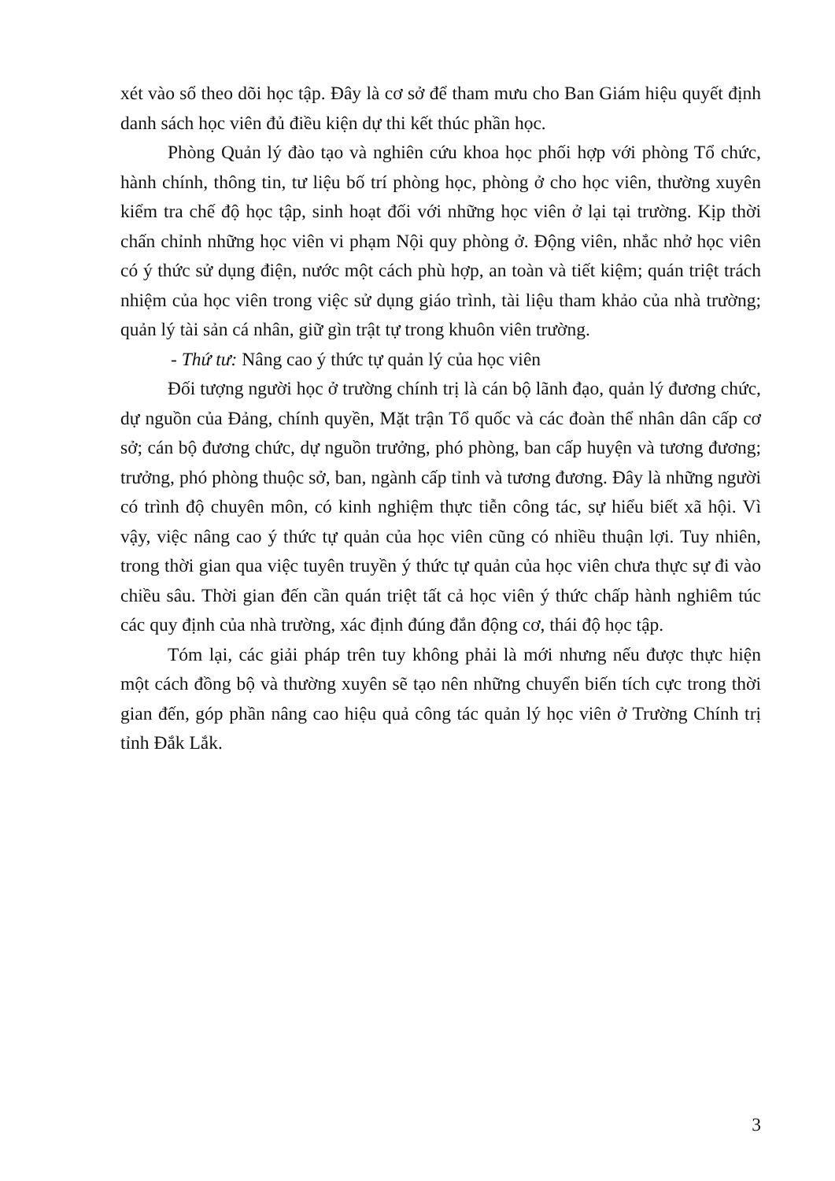xét vào sổ theo dõi học tập. Đây là cơ sở để tham mưu cho Ban Giám hiệu quyết định danh sách học viên đủ điều kiện dự thi kết thúc phần học.
Phòng Quản lý đào tạo và nghiên cứu khoa học phối hợp với phòng Tổ chức, hành chính, thông tin, tư liệu bố trí phòng học, phòng ở cho học viên, thường xuyên kiểm tra chế độ học tập, sinh hoạt đối với những học viên ở lại tại trường. Kịp thời chấn chỉnh những học viên vi phạm Nội quy phòng ở. Động viên, nhắc nhở học viên có ý thức sử dụng điện, nước một cách phù hợp, an toàn và tiết kiệm; quán triệt trách nhiệm của học viên trong việc sử dụng giáo trình, tài liệu tham khảo của nhà trường; quản lý tài sản cá nhân, giữ gìn trật tự trong khuôn viên trường.
- Thứ tư: Nâng cao ý thức tự quản lý của học viên
Đối tượng người học ở trường chính trị là cán bộ lãnh đạo, quản lý đương chức, dự nguồn của Đảng, chính quyền, Mặt trận Tổ quốc và các đoàn thể nhân dân cấp cơ sở; cán bộ đương chức, dự nguồn trưởng, phó phòng, ban cấp huyện và tương đương; trưởng, phó phòng thuộc sở, ban, ngành cấp tỉnh và tương đương. Đây là những người có trình độ chuyên môn, có kinh nghiệm thực tiễn công tác, sự hiểu biết xã hội. Vì vậy, việc nâng cao ý thức tự quản của học viên cũng có nhiều thuận lợi. Tuy nhiên, trong thời gian qua việc tuyên truyền ý thức tự quản của học viên chưa thực sự đi vào chiều sâu. Thời gian đến cần quán triệt tất cả học viên ý thức chấp hành nghiêm túc các quy định của nhà trường, xác định đúng đắn động cơ, thái độ học tập.
Tóm lại, các giải pháp trên tuy không phải là mới nhưng nếu được thực hiện một cách đồng bộ và thường xuyên sẽ tạo nên những chuyển biến tích cực trong thời gian đến, góp phần nâng cao hiệu quả công tác quản lý học viên ở Trường Chính trị tỉnh Đắk Lắk.
3